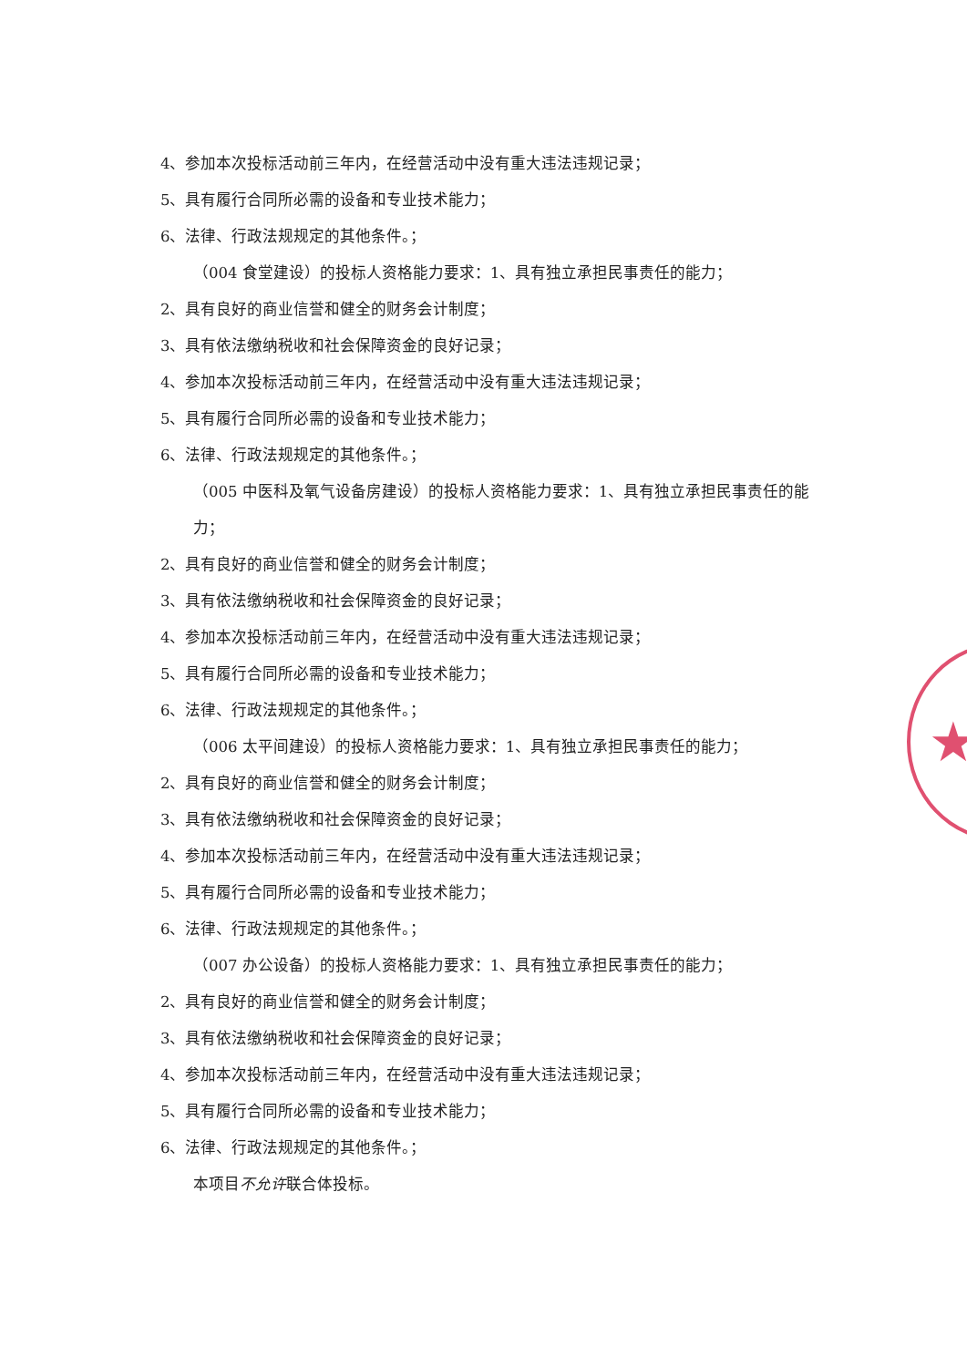★
4、参加本次投标活动前三年内，在经营活动中没有重大违法违规记录；
5、具有履行合同所必需的设备和专业技术能力；
6、法律、行政法规规定的其他条件。；
（004 食堂建设）的投标人资格能力要求：1、具有独立承担民事责任的能力；
2、具有良好的商业信誉和健全的财务会计制度；
3、具有依法缴纳税收和社会保障资金的良好记录；
4、参加本次投标活动前三年内，在经营活动中没有重大违法违规记录；
5、具有履行合同所必需的设备和专业技术能力；
6、法律、行政法规规定的其他条件。；
（005 中医科及氧气设备房建设）的投标人资格能力要求：1、具有独立承担民事责任的能力；
2、具有良好的商业信誉和健全的财务会计制度；
3、具有依法缴纳税收和社会保障资金的良好记录；
4、参加本次投标活动前三年内，在经营活动中没有重大违法违规记录；
5、具有履行合同所必需的设备和专业技术能力；
6、法律、行政法规规定的其他条件。；
（006 太平间建设）的投标人资格能力要求：1、具有独立承担民事责任的能力；
2、具有良好的商业信誉和健全的财务会计制度；
3、具有依法缴纳税收和社会保障资金的良好记录；
4、参加本次投标活动前三年内，在经营活动中没有重大违法违规记录；
5、具有履行合同所必需的设备和专业技术能力；
6、法律、行政法规规定的其他条件。；
（007 办公设备）的投标人资格能力要求：1、具有独立承担民事责任的能力；
2、具有良好的商业信誉和健全的财务会计制度；
3、具有依法缴纳税收和社会保障资金的良好记录；
4、参加本次投标活动前三年内，在经营活动中没有重大违法违规记录；
5、具有履行合同所必需的设备和专业技术能力；
6、法律、行政法规规定的其他条件。；
本项目不允许联合体投标。